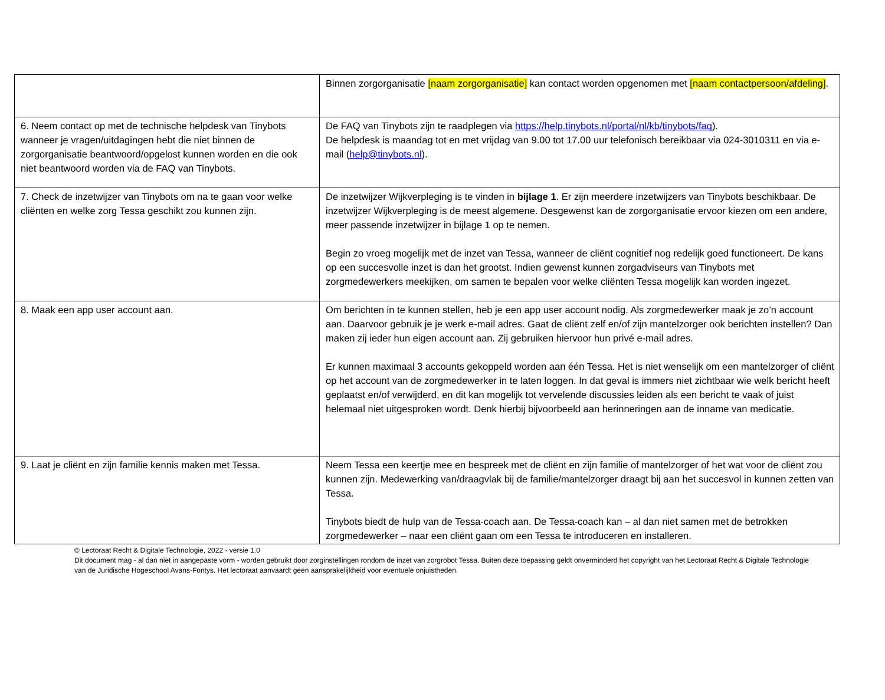| | Binnen zorgorganisatie [naam zorgorganisatie] kan contact worden opgenomen met [naam contactpersoon/afdeling] . |
| 6. Neem contact op met de technische helpdesk van Tinybots wanneer je vragen/uitdagingen hebt die niet binnen de zorgorganisatie beantwoord/opgelost kunnen worden en die ook niet beantwoord worden via de FAQ van Tinybots. | De FAQ van Tinybots zijn te raadplegen via https://help.tinybots.nl/portal/nl/kb/tinybots/faq ). De helpdesk is maandag tot en met vrijdag van 9.00 tot 17.00 uur telefonisch bereikbaar via 024-3010311 en via e-mail ( help@tinybots.nl ). |
| 7. Check de inzetwijzer van Tinybots om na te gaan voor welke cliënten en welke zorg Tessa geschikt zou kunnen zijn. | De inzetwijzer Wijkverpleging is te vinden in bijlage 1 . Er zijn meerdere inzetwijzers van Tinybots beschikbaar. De inzetwijzer Wijkverpleging is de meest algemene. Desgewenst kan de zorgorganisatie ervoor kiezen om een andere, meer passende inzetwijzer in bijlage 1 op te nemen. Begin zo vroeg mogelijk met de inzet van Tessa, wanneer de cliënt cognitief nog redelijk goed functioneert. De kans op een succesvolle inzet is dan het grootst. Indien gewenst kunnen zorgadviseurs van Tinybots met zorgmedewerkers meekijken, om samen te bepalen voor welke cliënten Tessa mogelijk kan worden ingezet. |
| 8. Maak een app user account aan. | Om berichten in te kunnen stellen, heb je een app user account nodig. Als zorgmedewerker maak je zo’n account aan. Daarvoor gebruik je je werk e-mail adres. Gaat de cliënt zelf en/of zijn mantelzorger ook berichten instellen? Dan maken zij ieder hun eigen account aan. Zij gebruiken hiervoor hun privé e-mail adres. Er kunnen maximaal 3 accounts gekoppeld worden aan één Tessa. Het is niet wenselijk om een mantelzorger of cliënt op het account van de zorgmedewerker in te laten loggen. In dat geval is immers niet zichtbaar wie welk bericht heeft geplaatst en/of verwijderd, en dit kan mogelijk tot vervelende discussies leiden als een bericht te vaak of juist helemaal niet uitgesproken wordt. Denk hierbij bijvoorbeeld aan herinneringen aan de inname van medicatie. |
| 9. Laat je cliënt en zijn familie kennis maken met Tessa. | Neem Tessa een keertje mee en bespreek met de cliënt en zijn familie of mantelzorger of het wat voor de cliënt zou kunnen zijn. Medewerking van/draagvlak bij de familie/mantelzorger draagt bij aan het succesvol in kunnen zetten van Tessa. Tinybots biedt de hulp van de Tessa-coach aan. De Tessa-coach kan – al dan niet samen met de betrokken zorgmedewerker – naar een cliënt gaan om een Tessa te introduceren en installeren. |
© Lectoraat Recht & Digitale Technologie, 2022 - versie 1.0
Dit document mag - al dan niet in aangepaste vorm - worden gebruikt door zorginstellingen rondom de inzet van zorgrobot Tessa. Buiten deze toepassing geldt onverminderd het copyright van het Lectoraat Recht & Digitale Technologie van de Juridische Hogeschool Avans-Fontys. Het lectoraat aanvaardt geen aansprakelijkheid voor eventuele onjuistheden.